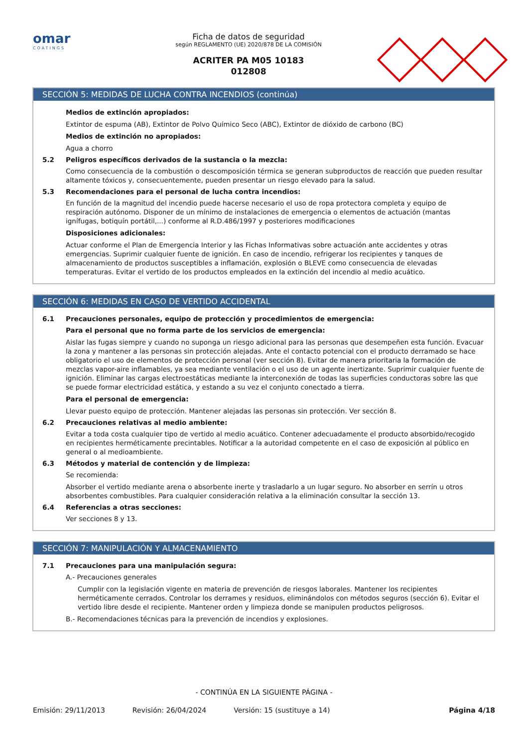omar
COATINGS
Ficha de datos de seguridad
según REGLAMENTO (UE) 2020/878 DE LA COMISIÓN
ACRITER PA M05 10183
012808
SECCIÓN 5: MEDIDAS DE LUCHA CONTRA INCENDIOS (continúa)
Medios de extinción apropiados:
Extintor de espuma (AB), Extintor de Polvo Químico Seco (ABC), Extintor de dióxido de carbono (BC)
Medios de extinción no apropiados:
Agua a chorro
5.2 Peligros específicos derivados de la sustancia o la mezcla:
Como consecuencia de la combustión o descomposición térmica se generan subproductos de reacción que pueden resultar altamente tóxicos y, consecuentemente, pueden presentar un riesgo elevado para la salud.
5.3 Recomendaciones para el personal de lucha contra incendios:
En función de la magnitud del incendio puede hacerse necesario el uso de ropa protectora completa y equipo de respiración autónomo. Disponer de un mínimo de instalaciones de emergencia o elementos de actuación (mantas ignífugas, botiquín portátil,...) conforme al R.D.486/1997 y posteriores modificaciones
Disposiciones adicionales:
Actuar conforme el Plan de Emergencia Interior y las Fichas Informativas sobre actuación ante accidentes y otras emergencias. Suprimir cualquier fuente de ignición. En caso de incendio, refrigerar los recipientes y tanques de almacenamiento de productos susceptibles a inflamación, explosión o BLEVE como consecuencia de elevadas temperaturas. Evitar el vertido de los productos empleados en la extinción del incendio al medio acuático.
SECCIÓN 6: MEDIDAS EN CASO DE VERTIDO ACCIDENTAL
6.1 Precauciones personales, equipo de protección y procedimientos de emergencia:
Para el personal que no forma parte de los servicios de emergencia:
Aislar las fugas siempre y cuando no suponga un riesgo adicional para las personas que desempeñen esta función. Evacuar la zona y mantener a las personas sin protección alejadas. Ante el contacto potencial con el producto derramado se hace obligatorio el uso de elementos de protección personal (ver sección 8). Evitar de manera prioritaria la formación de mezclas vapor-aire inflamables, ya sea mediante ventilación o el uso de un agente inertizante. Suprimir cualquier fuente de ignición. Eliminar las cargas electroestáticas mediante la interconexión de todas las superficies conductoras sobre las que se puede formar electricidad estática, y estando a su vez el conjunto conectado a tierra.
Para el personal de emergencia:
Llevar puesto equipo de protección. Mantener alejadas las personas sin protección. Ver sección 8.
6.2 Precauciones relativas al medio ambiente:
Evitar a toda costa cualquier tipo de vertido al medio acuático. Contener adecuadamente el producto absorbido/recogido en recipientes herméticamente precintables. Notificar a la autoridad competente en el caso de exposición al público en general o al medioambiente.
6.3 Métodos y material de contención y de limpieza:
Se recomienda:
Absorber el vertido mediante arena o absorbente inerte y trasladarlo a un lugar seguro. No absorber en serrín u otros absorbentes combustibles. Para cualquier consideración relativa a la eliminación consultar la sección 13.
6.4 Referencias a otras secciones:
Ver secciones 8 y 13.
SECCIÓN 7: MANIPULACIÓN Y ALMACENAMIENTO
7.1 Precauciones para una manipulación segura:
A.- Precauciones generales
Cumplir con la legislación vigente en materia de prevención de riesgos laborales. Mantener los recipientes herméticamente cerrados. Controlar los derrames y residuos, eliminándolos con métodos seguros (sección 6). Evitar el vertido libre desde el recipiente. Mantener orden y limpieza donde se manipulen productos peligrosos.
B.- Recomendaciones técnicas para la prevención de incendios y explosiones.
- CONTINÚA EN LA SIGUIENTE PÁGINA -
Emisión: 29/11/2013 Revisión: 26/04/2024 Versión: 15 (sustituye a 14) Página 4/18